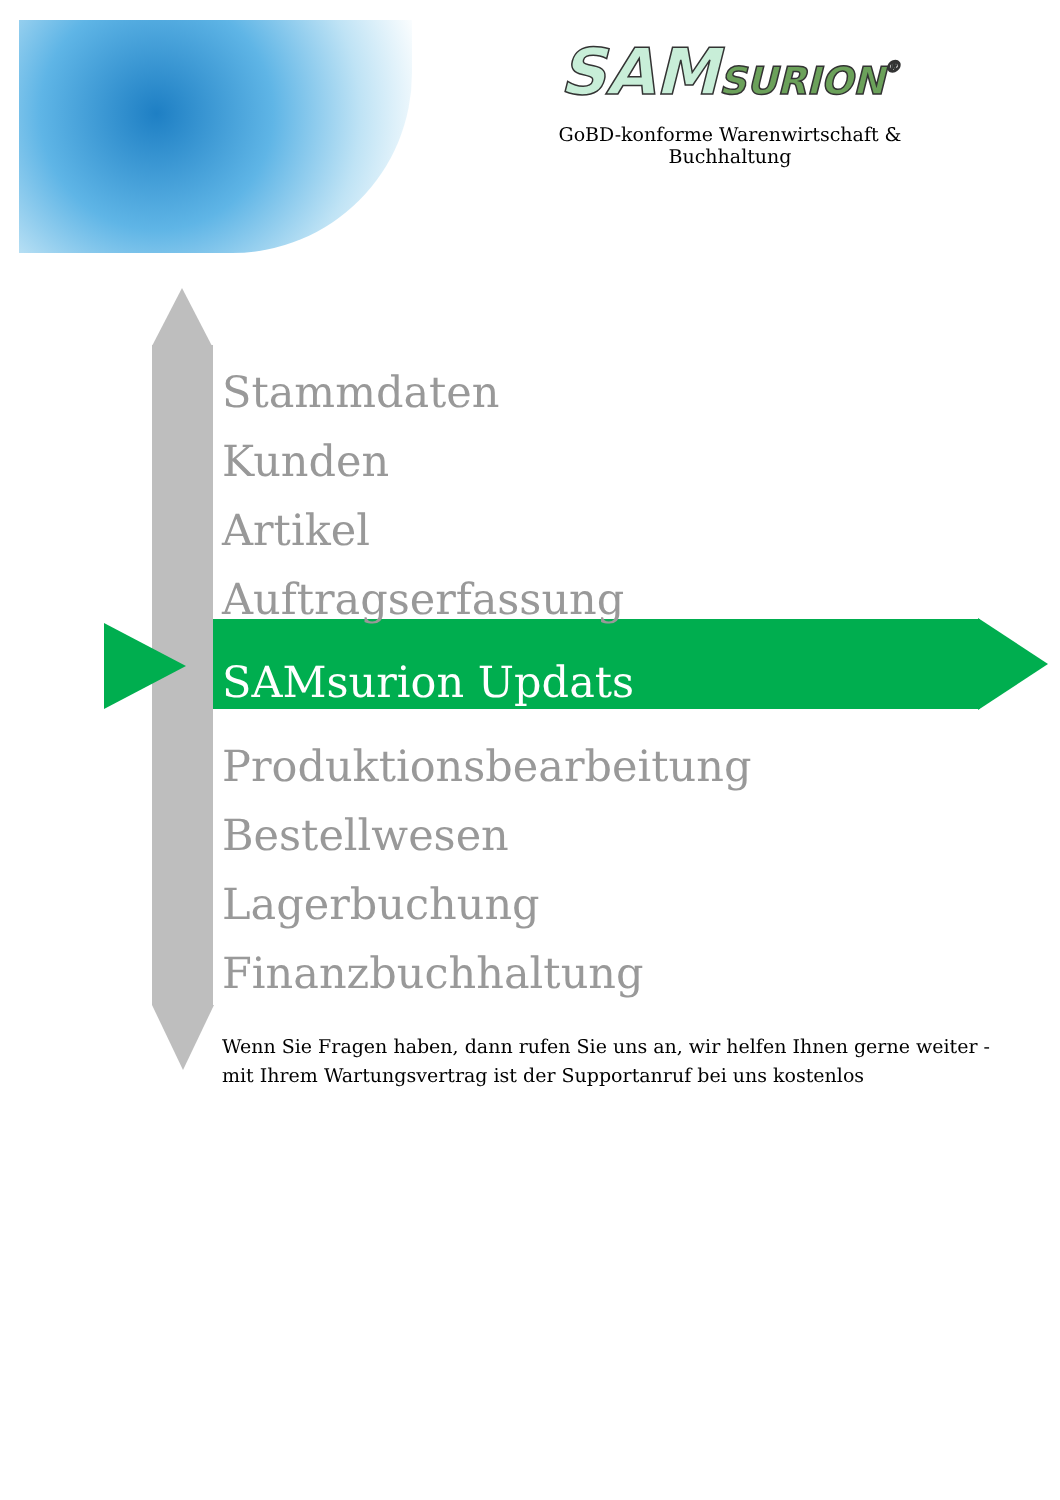SAMSURION<sup>®</sup>
GoBD-konforme Warenwirtschaft & Buchhaltung
Stammdaten
Kunden
Artikel
Auftragserfassung
SAMsurion Updats
Produktionsbearbeitung
Bestellwesen
Lagerbuchung
Finanzbuchhaltung
Wenn Sie Fragen haben, dann rufen Sie uns an, wir helfen Ihnen gerne weiter -
mit Ihrem Wartungsvertrag ist der Supportanruf bei uns kostenlos